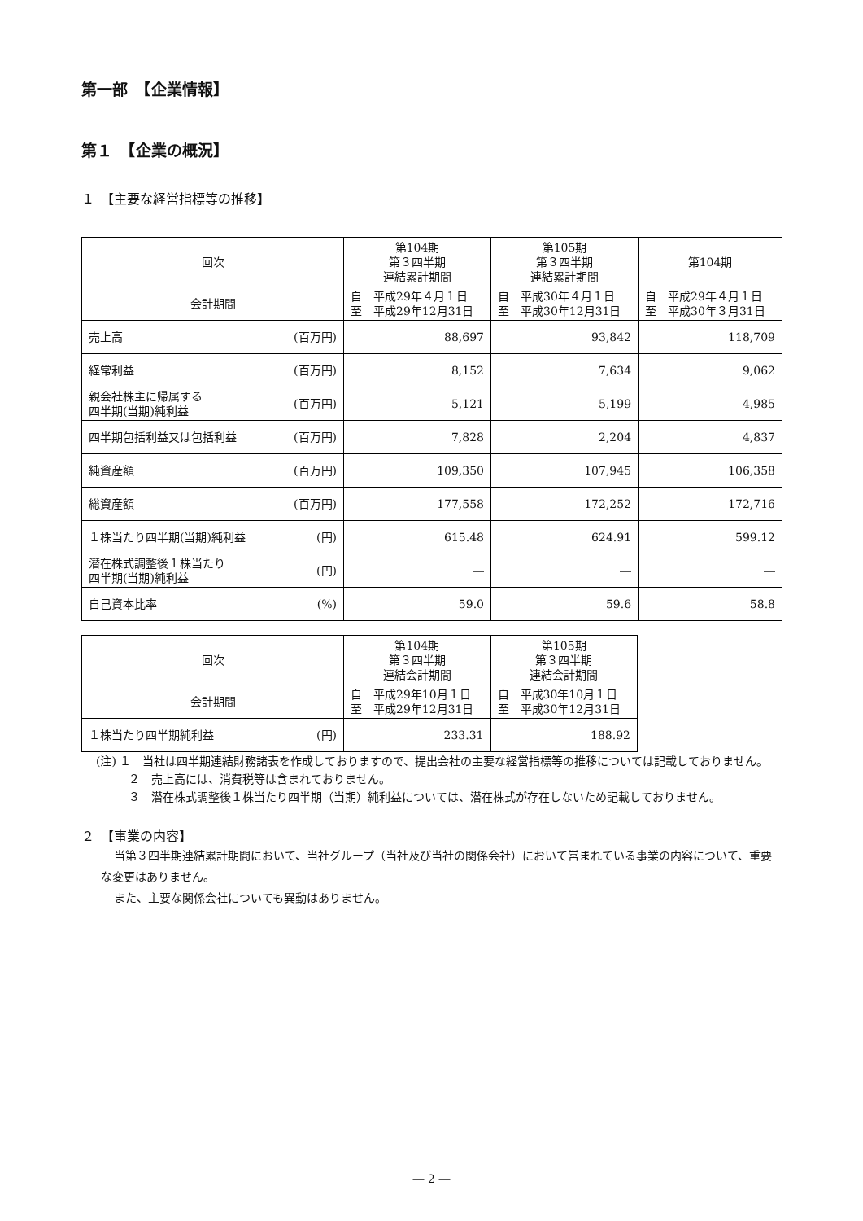第一部　【企業情報】
第１　【企業の概況】
１　【主要な経営指標等の推移】
| 回次 | 第104期 第３四半期 連結累計期間 | 第105期 第３四半期 連結累計期間 | 第104期 |
| 会計期間 | 自 平成29年４月１日 至 平成29年12月31日 | 自 平成30年４月１日 至 平成30年12月31日 | 自 平成29年４月１日 至 平成30年３月31日 |
| 売上高 (百万円) | 88,697 | 93,842 | 118,709 |
| 経常利益 (百万円) | 8,152 | 7,634 | 9,062 |
| 親会社株主に帰属する 四半期(当期)純利益 (百万円) | 5,121 | 5,199 | 4,985 |
| 四半期包括利益又は包括利益 (百万円) | 7,828 | 2,204 | 4,837 |
| 純資産額 (百万円) | 109,350 | 107,945 | 106,358 |
| 総資産額 (百万円) | 177,558 | 172,252 | 172,716 |
| １株当たり四半期(当期)純利益 (円) | 615.48 | 624.91 | 599.12 |
| 潜在株式調整後１株当たり 四半期(当期)純利益 (円) | ― | ― | ― |
| 自己資本比率 (%) | 59.0 | 59.6 | 58.8 |
| 回次 | 第104期 第３四半期 連結会計期間 | 第105期 第３四半期 連結会計期間 |
| 会計期間 | 自 平成29年10月１日 至 平成29年12月31日 | 自 平成30年10月１日 至 平成30年12月31日 |
| １株当たり四半期純利益 (円) | 233.31 | 188.92 |
(注) １　当社は四半期連結財務諸表を作成しておりますので、提出会社の主要な経営指標等の推移については記載しておりません。
２　売上高には、消費税等は含まれておりません。
３　潜在株式調整後１株当たり四半期（当期）純利益については、潜在株式が存在しないため記載しておりません。
２　【事業の内容】
当第３四半期連結累計期間において、当社グループ（当社及び当社の関係会社）において営まれている事業の内容について、重要な変更はありません。
また、主要な関係会社についても異動はありません。
― 2 ―